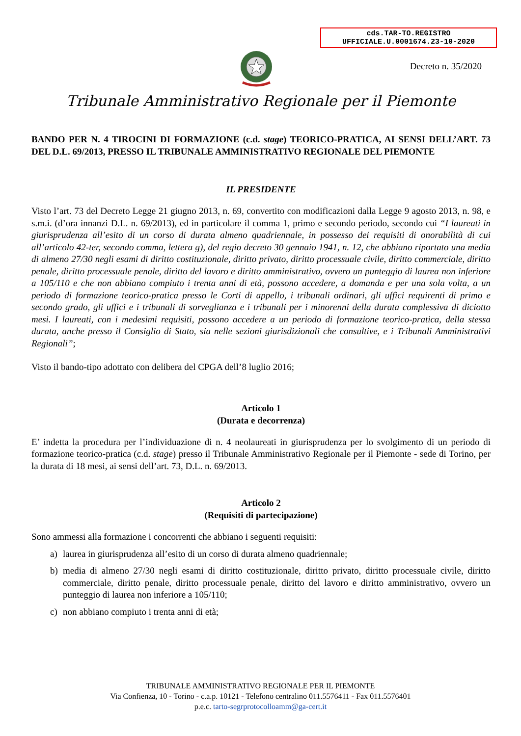cds.TAR-TO.REGISTRO
UFFICIALE.U.0001674.23-10-2020
Decreto n. 35/2020
Tribunale Amministrativo Regionale per il Piemonte
BANDO PER N. 4 TIROCINI DI FORMAZIONE (c.d. stage) TEORICO-PRATICA, AI SENSI DELL’ART. 73 DEL D.L. 69/2013, PRESSO IL TRIBUNALE AMMINISTRATIVO REGIONALE DEL PIEMONTE
IL PRESIDENTE
Visto l’art. 73 del Decreto Legge 21 giugno 2013, n. 69, convertito con modificazioni dalla Legge 9 agosto 2013, n. 98, e s.m.i. (d’ora innanzi D.L. n. 69/2013), ed in particolare il comma 1, primo e secondo periodo, secondo cui “I laureati in giurisprudenza all’esito di un corso di durata almeno quadriennale, in possesso dei requisiti di onorabilità di cui all’articolo 42-ter, secondo comma, lettera g), del regio decreto 30 gennaio 1941, n. 12, che abbiano riportato una media di almeno 27/30 negli esami di diritto costituzionale, diritto privato, diritto processuale civile, diritto commerciale, diritto penale, diritto processuale penale, diritto del lavoro e diritto amministrativo, ovvero un punteggio di laurea non inferiore a 105/110 e che non abbiano compiuto i trenta anni di età, possono accedere, a domanda e per una sola volta, a un periodo di formazione teorico-pratica presso le Corti di appello, i tribunali ordinari, gli uffici requirenti di primo e secondo grado, gli uffici e i tribunali di sorveglianza e i tribunali per i minorenni della durata complessiva di diciotto mesi. I laureati, con i medesimi requisiti, possono accedere a un periodo di formazione teorico-pratica, della stessa durata, anche presso il Consiglio di Stato, sia nelle sezioni giurisdizionali che consultive, e i Tribunali Amministrativi Regionali”;
Visto il bando-tipo adottato con delibera del CPGA dell’8 luglio 2016;
Articolo 1
(Durata e decorrenza)
E’ indetta la procedura per l’individuazione di n. 4 neolaureati in giurisprudenza per lo svolgimento di un periodo di formazione teorico-pratica (c.d. stage) presso il Tribunale Amministrativo Regionale per il Piemonte - sede di Torino, per la durata di 18 mesi, ai sensi dell’art. 73, D.L. n. 69/2013.
Articolo 2
(Requisiti di partecipazione)
Sono ammessi alla formazione i concorrenti che abbiano i seguenti requisiti:
a) laurea in giurisprudenza all’esito di un corso di durata almeno quadriennale;
b) media di almeno 27/30 negli esami di diritto costituzionale, diritto privato, diritto processuale civile, diritto commerciale, diritto penale, diritto processuale penale, diritto del lavoro e diritto amministrativo, ovvero un punteggio di laurea non inferiore a 105/110;
c) non abbiano compiuto i trenta anni di età;
TRIBUNALE AMMINISTRATIVO REGIONALE PER IL PIEMONTE
Via Confienza, 10 - Torino - c.a.p. 10121 - Telefono centralino 011.5576411 - Fax 011.5576401
p.e.c. tarto-segrprotocolloamm@ga-cert.it